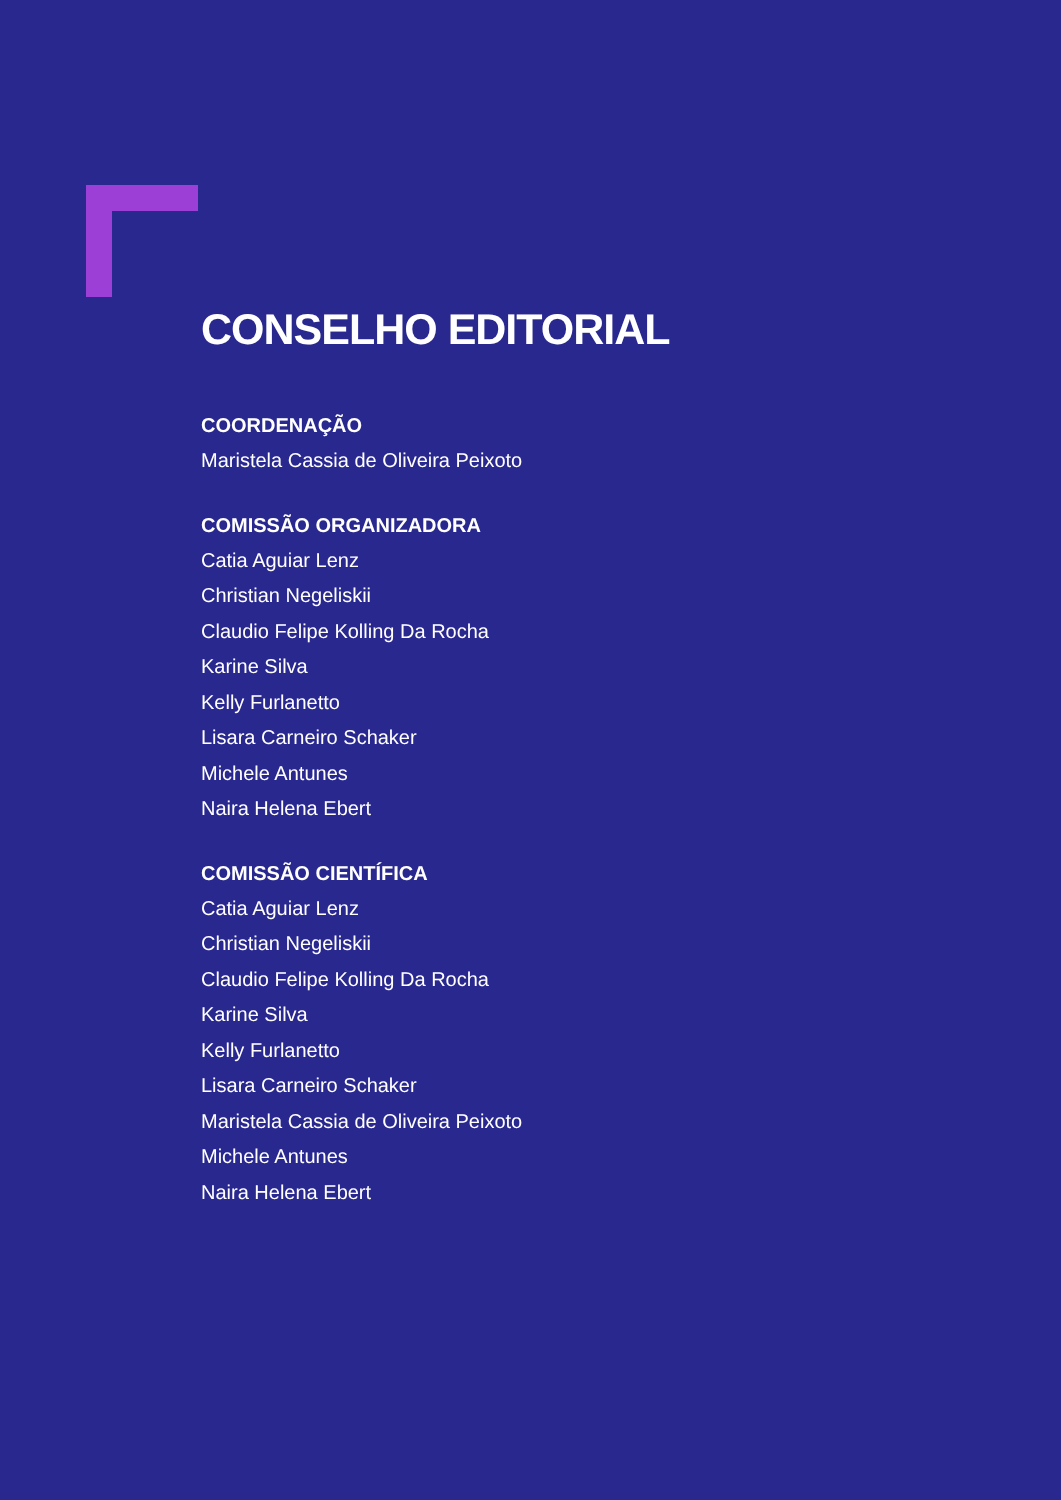CONSELHO EDITORIAL
COORDENAÇÃO
Maristela Cassia de Oliveira Peixoto
COMISSÃO ORGANIZADORA
Catia Aguiar Lenz
Christian Negeliskii
Claudio Felipe Kolling Da Rocha
Karine Silva
Kelly Furlanetto
Lisara Carneiro Schaker
Michele Antunes
Naira Helena Ebert
COMISSÃO CIENTÍFICA
Catia Aguiar Lenz
Christian Negeliskii
Claudio Felipe Kolling Da Rocha
Karine Silva
Kelly Furlanetto
Lisara Carneiro Schaker
Maristela Cassia de Oliveira Peixoto
Michele Antunes
Naira Helena Ebert